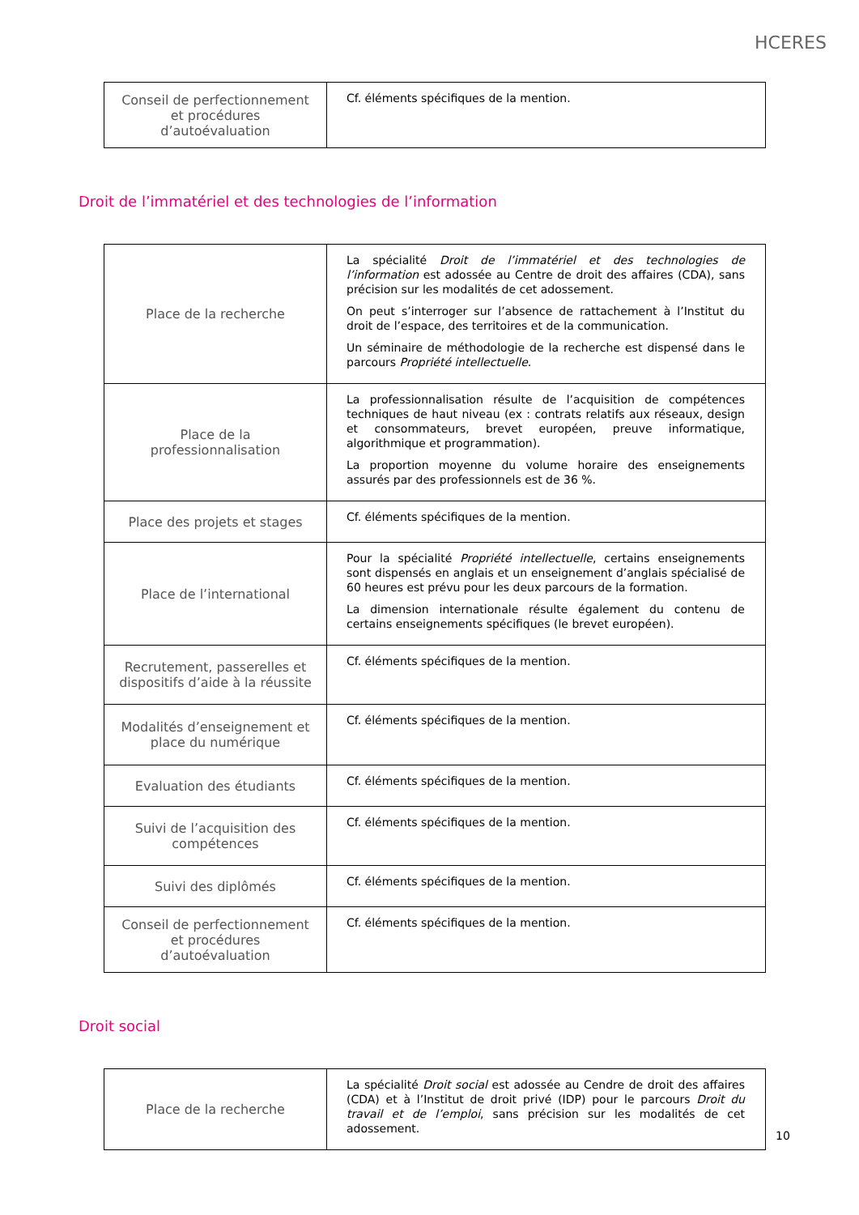HCERES
| Conseil de perfectionnement et procédures d’autoévaluation | Cf. éléments spécifiques de la mention. |
Droit de l’immatériel et des technologies de l’information
| Place de la recherche | La spécialité Droit de l’immatériel et des technologies de l’information est adossée au Centre de droit des affaires (CDA), sans précision sur les modalités de cet adossement. On peut s’interroger sur l’absence de rattachement à l’Institut du droit de l’espace, des territoires et de la communication. Un séminaire de méthodologie de la recherche est dispensé dans le parcours Propriété intellectuelle . |
| Place de la professionnalisation | La professionnalisation résulte de l’acquisition de compétences techniques de haut niveau (ex : contrats relatifs aux réseaux, design et consommateurs, brevet européen, preuve informatique, algorithmique et programmation). La proportion moyenne du volume horaire des enseignements assurés par des professionnels est de 36 %. |
| Place des projets et stages | Cf. éléments spécifiques de la mention. |
| Place de l’international | Pour la spécialité Propriété intellectuelle , certains enseignements sont dispensés en anglais et un enseignement d’anglais spécialisé de 60 heures est prévu pour les deux parcours de la formation. La dimension internationale résulte également du contenu de certains enseignements spécifiques (le brevet européen). |
| Recrutement, passerelles et dispositifs d’aide à la réussite | Cf. éléments spécifiques de la mention. |
| Modalités d’enseignement et place du numérique | Cf. éléments spécifiques de la mention. |
| Evaluation des étudiants | Cf. éléments spécifiques de la mention. |
| Suivi de l’acquisition des compétences | Cf. éléments spécifiques de la mention. |
| Suivi des diplômés | Cf. éléments spécifiques de la mention. |
| Conseil de perfectionnement et procédures d’autoévaluation | Cf. éléments spécifiques de la mention. |
Droit social
| Place de la recherche | La spécialité Droit social est adossée au Cendre de droit des affaires (CDA) et à l’Institut de droit privé (IDP) pour le parcours Droit du travail et de l’emploi , sans précision sur les modalités de cet adossement. |
10